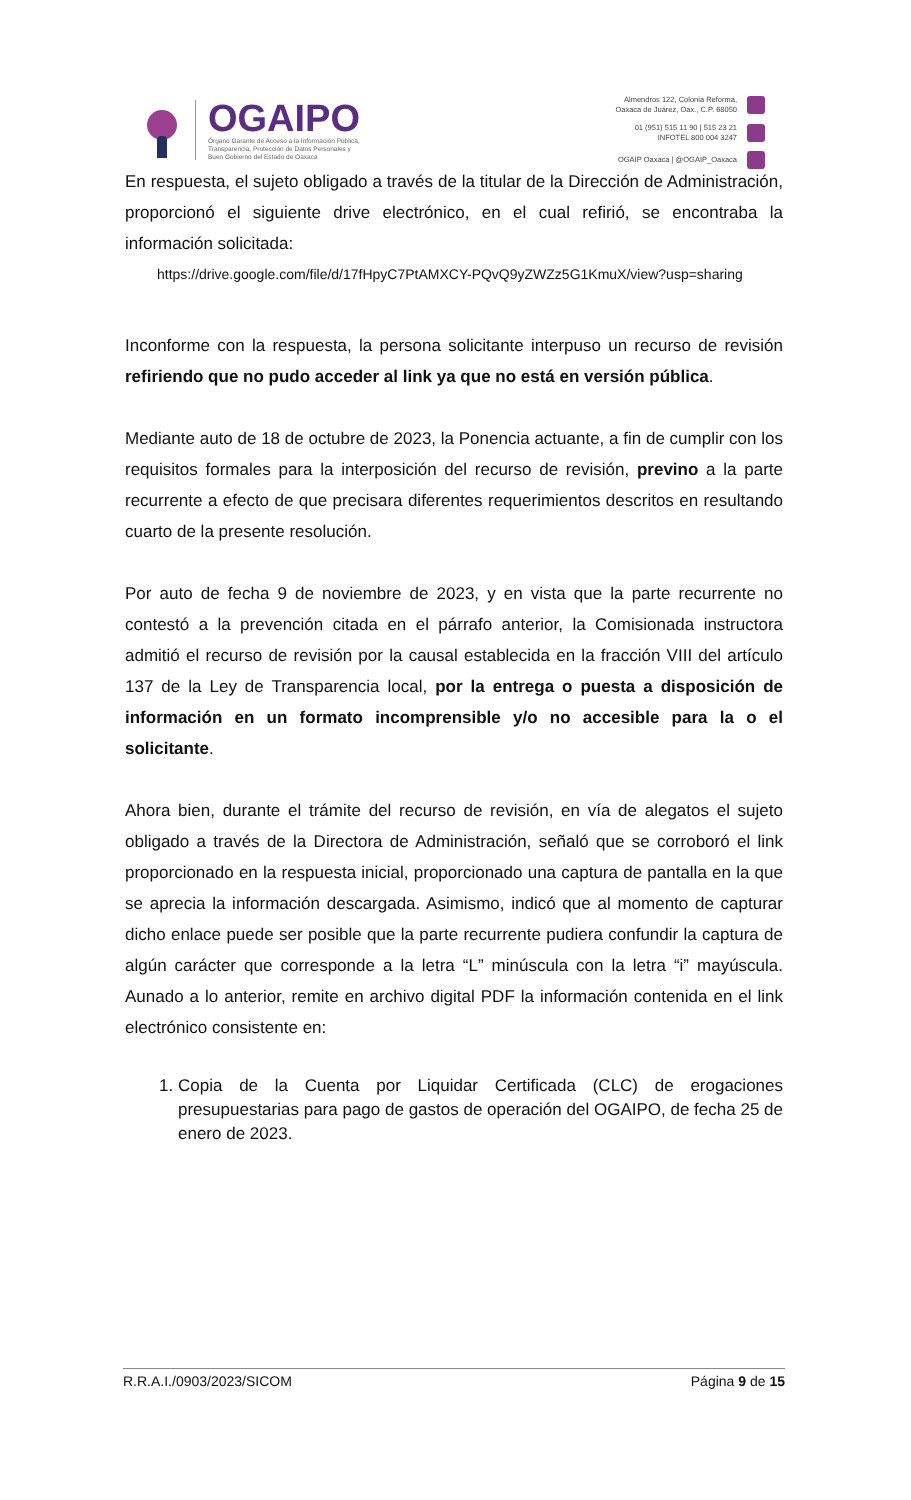OGAIPO
Órgano Garante de Acceso a la Información Pública,
Transparencia, Protección de Datos Personales y
Buen Gobierno del Estado de Oaxaca
Almendros 122, Colonia Reforma,
Oaxaca de Juárez, Oax., C.P. 68050
01 (951) 515 11 90 | 515 23 21
INFOTEL 800 004 3247
OGAIP Oaxaca | @OGAIP_Oaxaca
En respuesta, el sujeto obligado a través de la titular de la Dirección de Administración, proporcionó el siguiente drive electrónico, en el cual refirió, se encontraba la información solicitada:
https://drive.google.com/file/d/17fHpyC7PtAMXCY-PQvQ9yZWZz5G1KmuX/view?usp=sharing
Inconforme con la respuesta, la persona solicitante interpuso un recurso de revisión refiriendo que no pudo acceder al link ya que no está en versión pública.
Mediante auto de 18 de octubre de 2023, la Ponencia actuante, a fin de cumplir con los requisitos formales para la interposición del recurso de revisión, previno a la parte recurrente a efecto de que precisara diferentes requerimientos descritos en resultando cuarto de la presente resolución.
Por auto de fecha 9 de noviembre de 2023, y en vista que la parte recurrente no contestó a la prevención citada en el párrafo anterior, la Comisionada instructora admitió el recurso de revisión por la causal establecida en la fracción VIII del artículo 137 de la Ley de Transparencia local, por la entrega o puesta a disposición de información en un formato incomprensible y/o no accesible para la o el solicitante.
Ahora bien, durante el trámite del recurso de revisión, en vía de alegatos el sujeto obligado a través de la Directora de Administración, señaló que se corroboró el link proporcionado en la respuesta inicial, proporcionado una captura de pantalla en la que se aprecia la información descargada. Asimismo, indicó que al momento de capturar dicho enlace puede ser posible que la parte recurrente pudiera confundir la captura de algún carácter que corresponde a la letra “L” minúscula con la letra “i” mayúscula. Aunado a lo anterior, remite en archivo digital PDF la información contenida en el link electrónico consistente en:
1. Copia de la Cuenta por Liquidar Certificada (CLC) de erogaciones presupuestarias para pago de gastos de operación del OGAIPO, de fecha 25 de enero de 2023.
R.R.A.I./0903/2023/SICOM Página 9 de 15